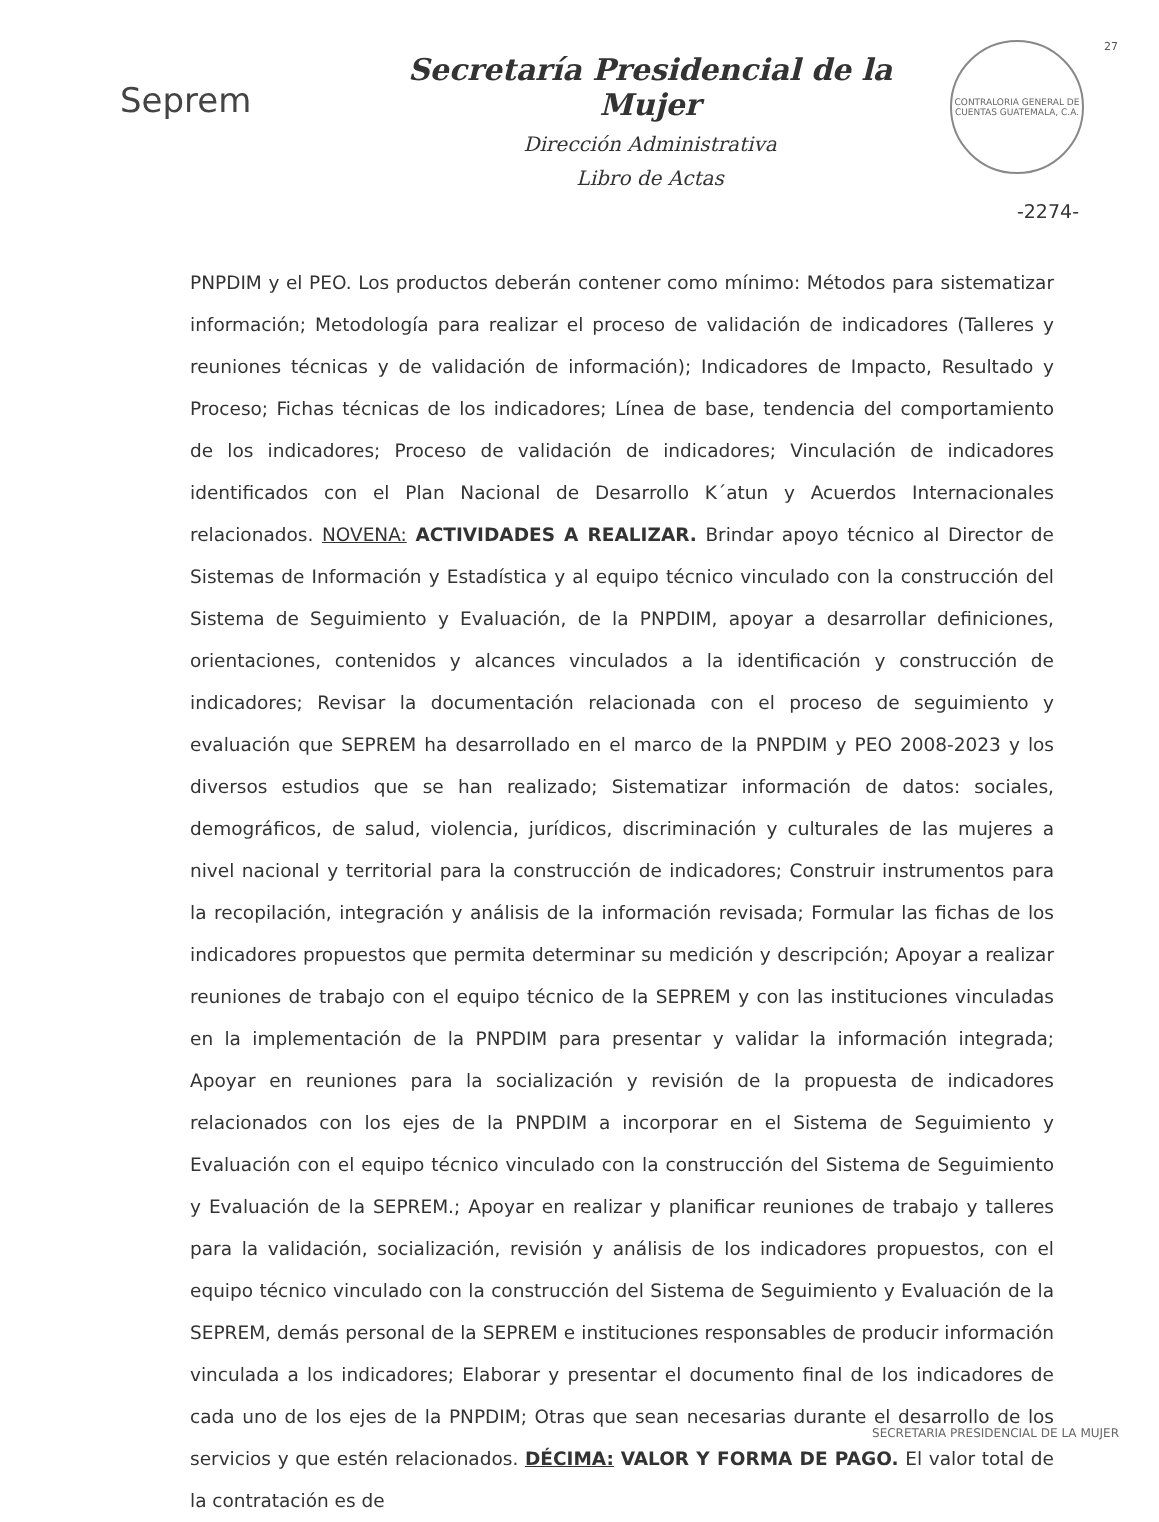Seprem
Secretaría Presidencial de la Mujer
Dirección Administrativa
Libro de Actas
CONTRALORIA GENERAL DE CUENTAS GUATEMALA, C.A.
27
-2274-
PNPDIM y el PEO. Los productos deberán contener como mínimo: Métodos para sistematizar información; Metodología para realizar el proceso de validación de indicadores (Talleres y reuniones técnicas y de validación de información); Indicadores de Impacto, Resultado y Proceso; Fichas técnicas de los indicadores; Línea de base, tendencia del comportamiento de los indicadores; Proceso de validación de indicadores; Vinculación de indicadores identificados con el Plan Nacional de Desarrollo K´atun y Acuerdos Internacionales relacionados. NOVENA: ACTIVIDADES A REALIZAR. Brindar apoyo técnico al Director de Sistemas de Información y Estadística y al equipo técnico vinculado con la construcción del Sistema de Seguimiento y Evaluación, de la PNPDIM, apoyar a desarrollar definiciones, orientaciones, contenidos y alcances vinculados a la identificación y construcción de indicadores; Revisar la documentación relacionada con el proceso de seguimiento y evaluación que SEPREM ha desarrollado en el marco de la PNPDIM y PEO 2008-2023 y los diversos estudios que se han realizado; Sistematizar información de datos: sociales, demográficos, de salud, violencia, jurídicos, discriminación y culturales de las mujeres a nivel nacional y territorial para la construcción de indicadores; Construir instrumentos para la recopilación, integración y análisis de la información revisada; Formular las fichas de los indicadores propuestos que permita determinar su medición y descripción; Apoyar a realizar reuniones de trabajo con el equipo técnico de la SEPREM y con las instituciones vinculadas en la implementación de la PNPDIM para presentar y validar la información integrada; Apoyar en reuniones para la socialización y revisión de la propuesta de indicadores relacionados con los ejes de la PNPDIM a incorporar en el Sistema de Seguimiento y Evaluación con el equipo técnico vinculado con la construcción del Sistema de Seguimiento y Evaluación de la SEPREM.; Apoyar en realizar y planificar reuniones de trabajo y talleres para la validación, socialización, revisión y análisis de los indicadores propuestos, con el equipo técnico vinculado con la construcción del Sistema de Seguimiento y Evaluación de la SEPREM, demás personal de la SEPREM e instituciones responsables de producir información vinculada a los indicadores; Elaborar y presentar el documento final de los indicadores de cada uno de los ejes de la PNPDIM; Otras que sean necesarias durante el desarrollo de los servicios y que estén relacionados. DÉCIMA: VALOR Y FORMA DE PAGO. El valor total de la contratación es de
SECRETARIA PRESIDENCIAL DE LA MUJER